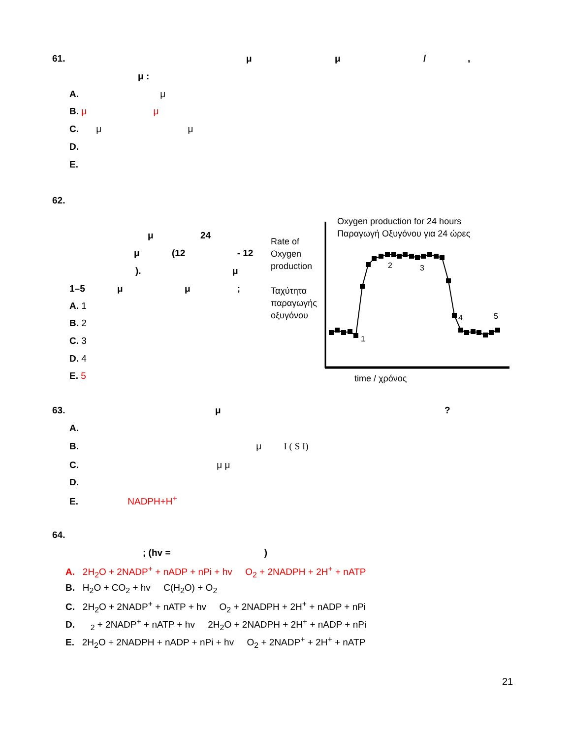61. μ μ / ,
μ :
A. μ
B. μ μ
C. μ μ
D.
E.
62.
μ 24
μ (12 - 12
). μ
1–5 μ μ ;
A. 1
B. 2
C. 3
D. 4
E. 5
Rate of
Oxygen
production
Ταχύτητα
παραγωγής
οξυγόνου
Oxygen production for 24 hours
Παραγωγή Οξυγόνου για 24 ώρες
1
2
3
4
5
time / χρόνος
63. μ ?
A.
B. μ I ( S I)
C. μ μ
D.
E. NADPH+H<sup>+</sup>
64.
; (hv = )
A. 2H<sub>2</sub>O + 2NADP<sup>+</sup> + nADP + nPi + hv O<sub>2</sub> + 2NADPH + 2H<sup>+</sup> + nATP
B. H<sub>2</sub>O + CO<sub>2</sub> + hv C(H<sub>2</sub>O) + O<sub>2</sub>
C. 2H<sub>2</sub>O + 2NADP<sup>+</sup> + nATP + hv O<sub>2</sub> + 2NADPH + 2H<sup>+</sup> + nADP + nPi
D. <sub>2</sub> + 2NADP<sup>+</sup> + nATP + hv 2H<sub>2</sub>O + 2NADPH + 2H<sup>+</sup> + nADP + nPi
E. 2H<sub>2</sub>O + 2NADPH + nADP + nPi + hv O<sub>2</sub> + 2NADP<sup>+</sup> + 2H<sup>+</sup> + nATP
21